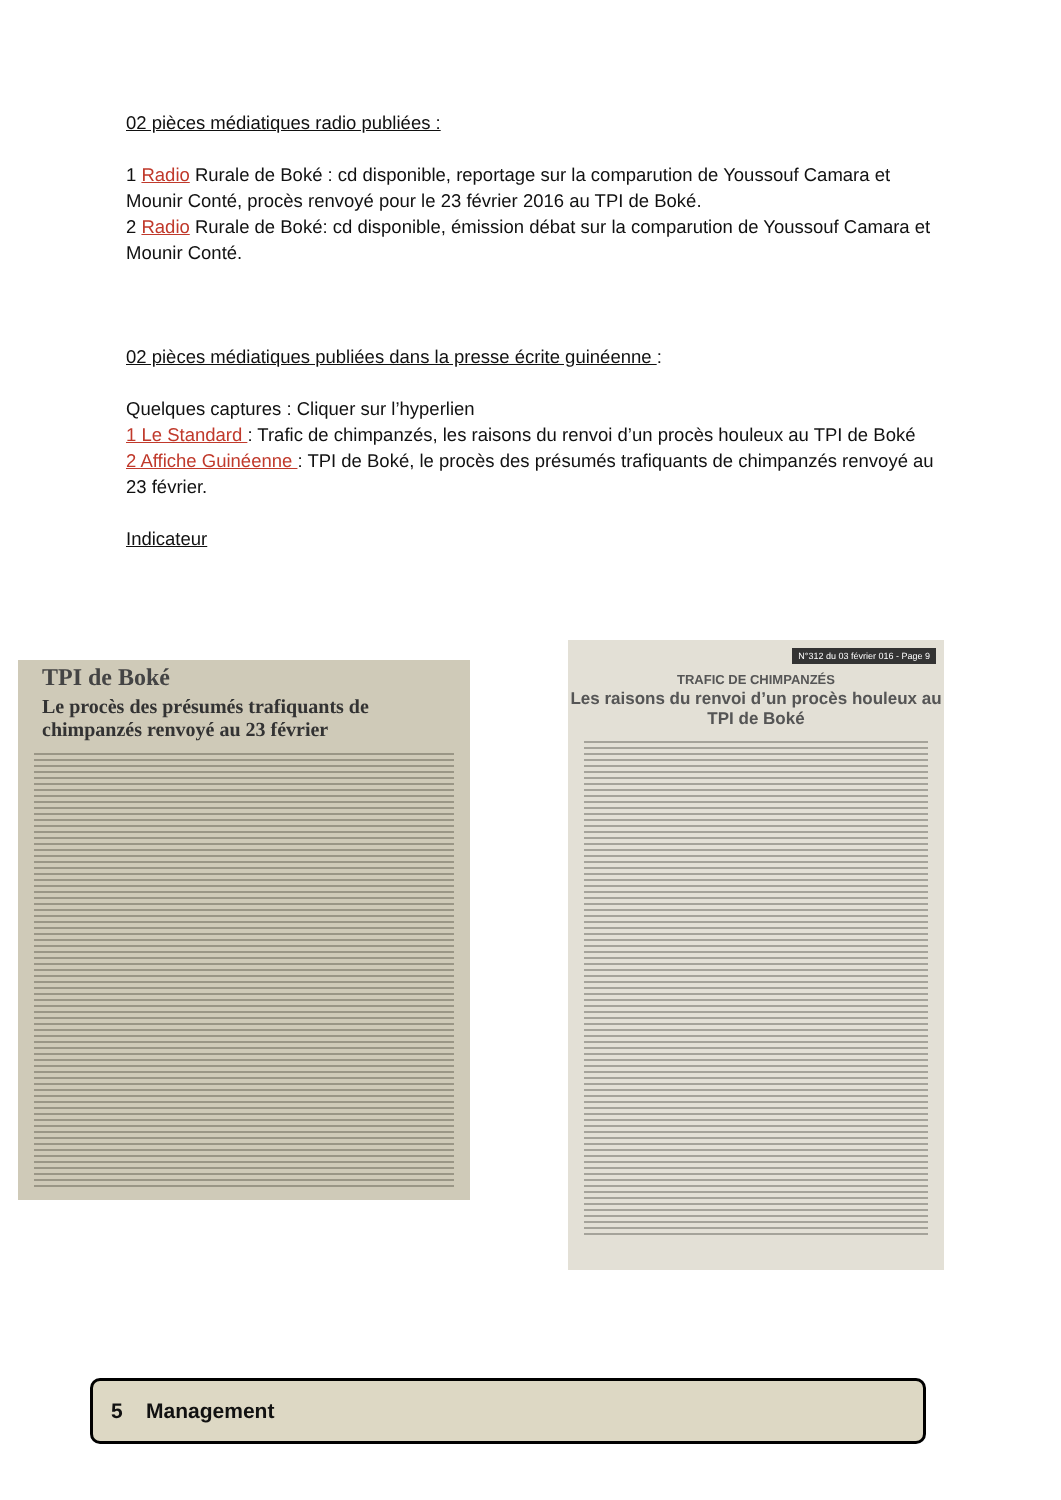02 pièces médiatiques radio publiées :
1 Radio Rurale de Boké : cd disponible, reportage sur la comparution de Youssouf Camara et Mounir Conté, procès renvoyé pour le 23 février 2016 au TPI de Boké.
2 Radio Rurale de Boké: cd disponible, émission débat sur la comparution de Youssouf Camara et Mounir Conté.
02 pièces médiatiques publiées dans la presse écrite guinéenne :
Quelques captures : Cliquer sur l’hyperlien
1 Le Standard : Trafic de chimpanzés, les raisons du renvoi d’un procès houleux au TPI de Boké
2 Affiche Guinéenne : TPI de Boké, le procès des présumés trafiquants de chimpanzés renvoyé au 23 février.
Indicateur
TPI de Boké
Le procès des présumés trafiquants de chimpanzés renvoyé au 23 février
N°312 du 03 février 016 - Page 9
TRAFIC DE CHIMPANZÉS
Les raisons du renvoi d’un procès houleux au TPI de Boké
5 Management